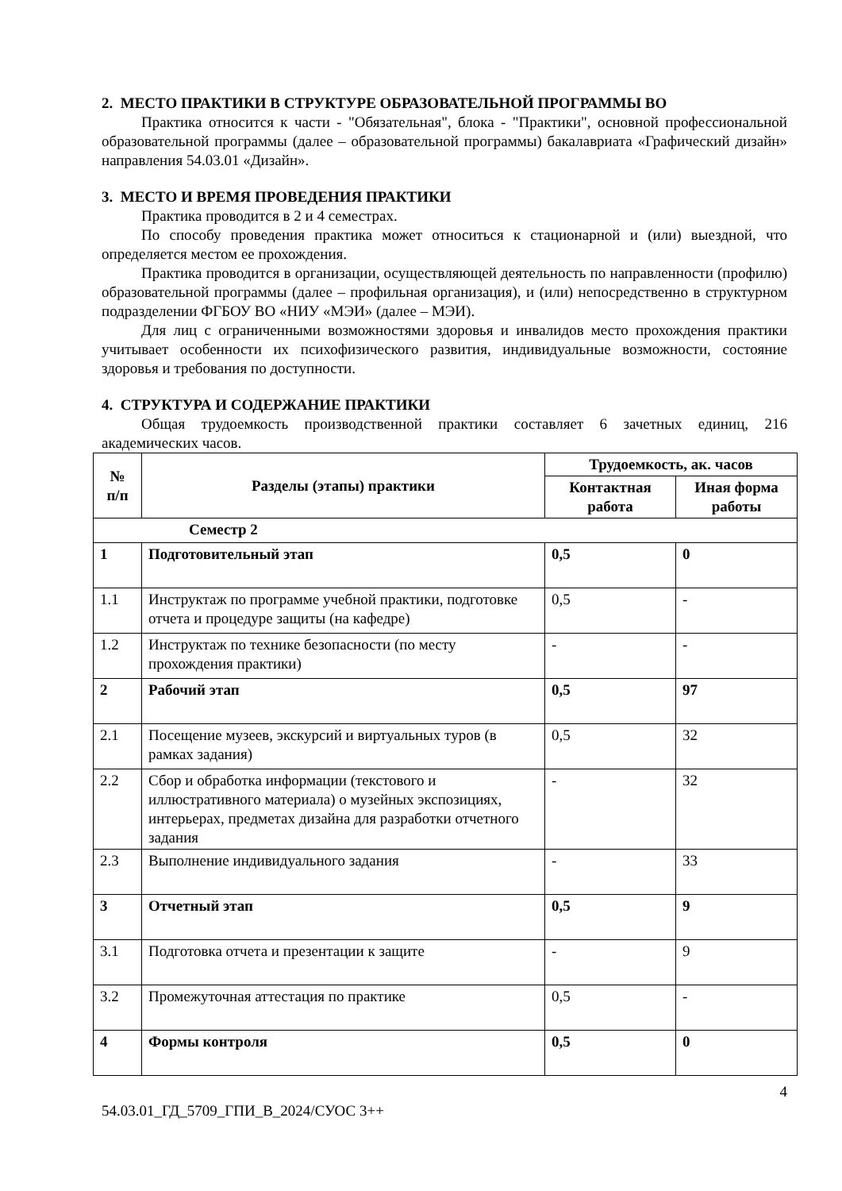2. МЕСТО ПРАКТИКИ В СТРУКТУРЕ ОБРАЗОВАТЕЛЬНОЙ ПРОГРАММЫ ВО
Практика относится к части - "Обязательная", блока - "Практики", основной профессиональной образовательной программы (далее – образовательной программы) бакалавриата «Графический дизайн» направления 54.03.01 «Дизайн».
3. МЕСТО И ВРЕМЯ ПРОВЕДЕНИЯ ПРАКТИКИ
Практика проводится в 2 и 4 семестрах.
По способу проведения практика может относиться к стационарной и (или) выездной, что определяется местом ее прохождения.
Практика проводится в организации, осуществляющей деятельность по направленности (профилю) образовательной программы (далее – профильная организация), и (или) непосредственно в структурном подразделении ФГБОУ ВО «НИУ «МЭИ» (далее – МЭИ).
Для лиц с ограниченными возможностями здоровья и инвалидов место прохождения практики учитывает особенности их психофизического развития, индивидуальные возможности, состояние здоровья и требования по доступности.
4. СТРУКТУРА И СОДЕРЖАНИЕ ПРАКТИКИ
Общая трудоемкость производственной практики составляет 6 зачетных единиц, 216 академических часов.
| № п/п | Разделы (этапы) практики | Трудоемкость, ак. часов | |
| --- | --- | --- | --- |
| | | Контактная работа | Иная форма работы |
| Семестр 2 | | | |
| 1 | Подготовительный этап | 0,5 | 0 |
| 1.1 | Инструктаж по программе учебной практики, подготовке отчета и процедуре защиты (на кафедре) | 0,5 | - |
| 1.2 | Инструктаж по технике безопасности (по месту прохождения практики) | - | - |
| 2 | Рабочий этап | 0,5 | 97 |
| 2.1 | Посещение музеев, экскурсий и виртуальных туров (в рамках задания) | 0,5 | 32 |
| 2.2 | Сбор и обработка информации (текстового и иллюстративного материала) о музейных экспозициях, интерьерах, предметах дизайна для разработки отчетного задания | - | 32 |
| 2.3 | Выполнение индивидуального задания | - | 33 |
| 3 | Отчетный этап | 0,5 | 9 |
| 3.1 | Подготовка отчета и презентации к защите | - | 9 |
| 3.2 | Промежуточная аттестация по практике | 0,5 | - |
| 4 | Формы контроля | 0,5 | 0 |
4
54.03.01_ГД_5709_ГПИ_В_2024/СУОС 3++